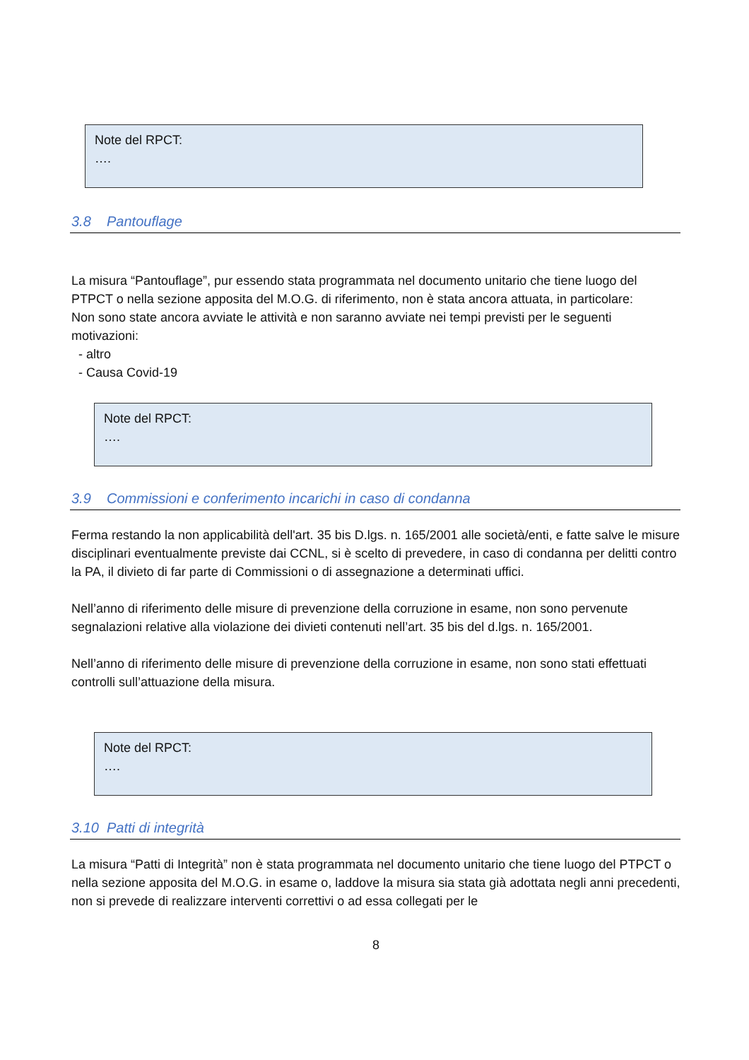Note del RPCT:
….
3.8 Pantouflage
La misura “Pantouflage”, pur essendo stata programmata nel documento unitario che tiene luogo del PTPCT o nella sezione apposita del M.O.G. di riferimento, non è stata ancora attuata, in particolare:
Non sono state ancora avviate le attività e non saranno avviate nei tempi previsti per le seguenti motivazioni:
- altro
- Causa Covid-19
Note del RPCT:
….
3.9 Commissioni e conferimento incarichi in caso di condanna
Ferma restando la non applicabilità dell'art. 35 bis D.lgs. n. 165/2001 alle società/enti, e fatte salve le misure disciplinari eventualmente previste dai CCNL, si è scelto di prevedere, in caso di condanna per delitti contro la PA, il divieto di far parte di Commissioni o di assegnazione a determinati uffici.
Nell’anno di riferimento delle misure di prevenzione della corruzione in esame, non sono pervenute segnalazioni relative alla violazione dei divieti contenuti nell’art. 35 bis del d.lgs. n. 165/2001.
Nell’anno di riferimento delle misure di prevenzione della corruzione in esame, non sono stati effettuati controlli sull’attuazione della misura.
Note del RPCT:
….
3.10 Patti di integrità
La misura “Patti di Integrità” non è stata programmata nel documento unitario che tiene luogo del PTPCT o nella sezione apposita del M.O.G. in esame o, laddove la misura sia stata già adottata negli anni precedenti, non si prevede di realizzare interventi correttivi o ad essa collegati per le
8